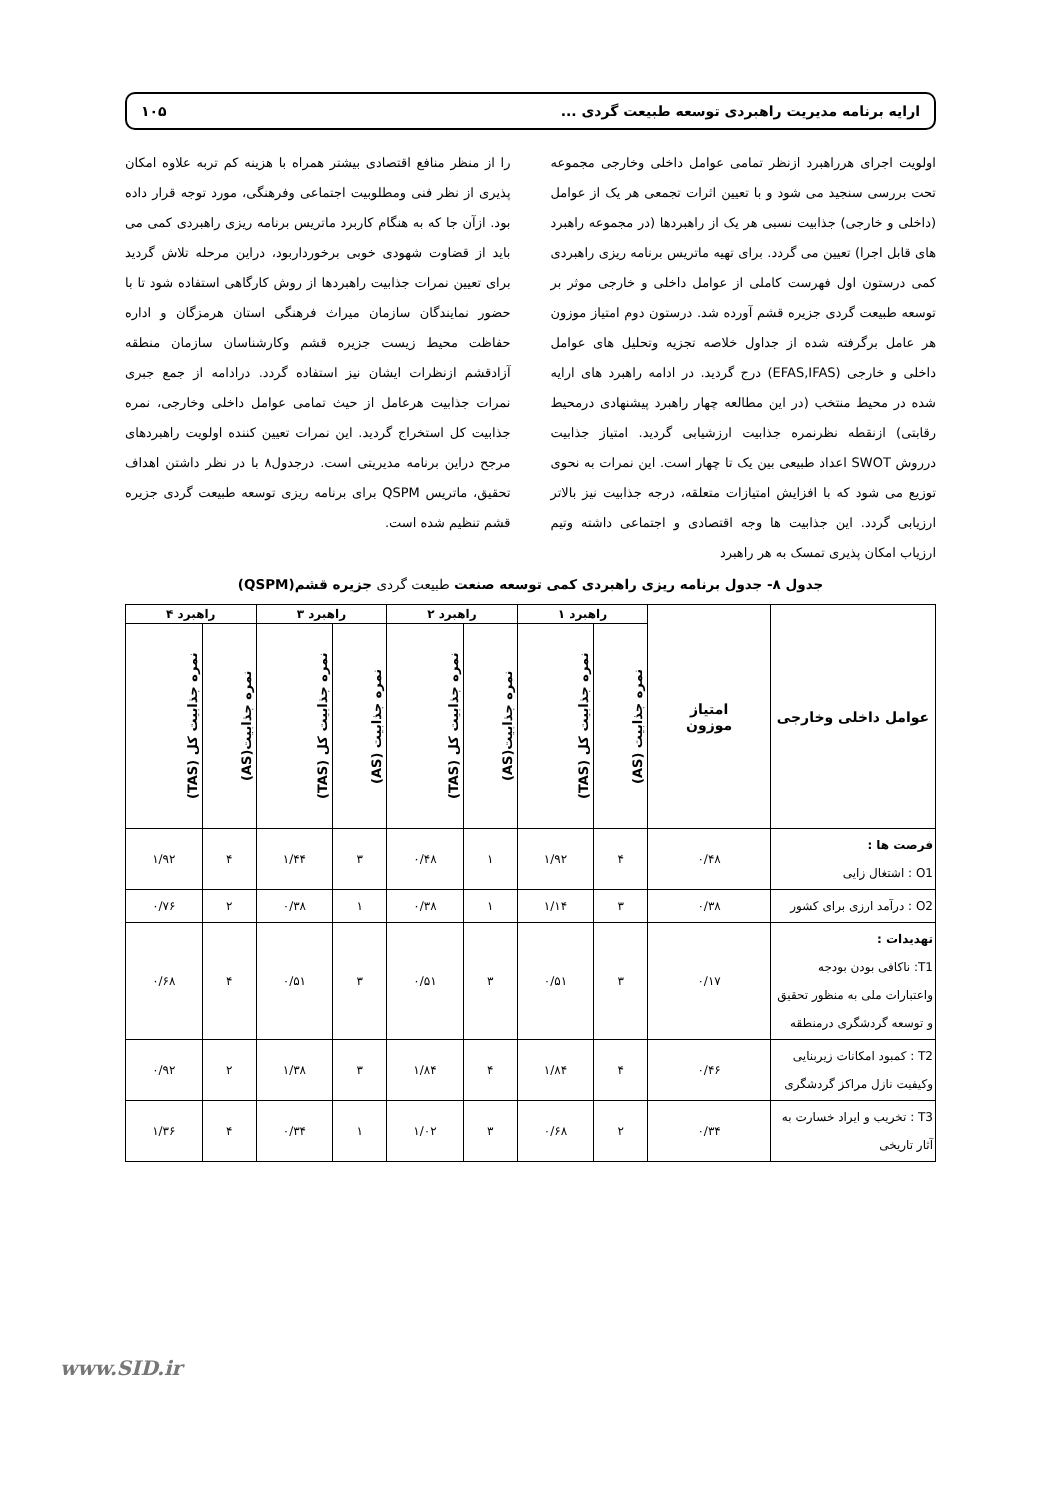ارایه برنامه مدیریت راهبردی توسعه طبیعت گردی ... ۱۰۵
اولویت اجرای هرراهبرد ازنظر تمامی عوامل داخلی وخارجی مجموعه تحت بررسی سنجید می شود و با تعیین اثرات تجمعی هر یک از عوامل (داخلی و خارجی) جذابیت نسبی هر یک از راهبردها (در مجموعه راهبرد های قابل اجرا) تعیین می گردد. برای تهیه ماتریس برنامه ریزی راهبردی کمی درستون اول فهرست کاملی از عوامل داخلی و خارجی موثر بر توسعه طبیعت گردی جزیره قشم آورده شد. درستون دوم امتیاز موزون هر عامل برگرفته شده از جداول خلاصه تجزیه وتحلیل های عوامل داخلی و خارجی (EFAS,IFAS) درج گردید. در ادامه راهبرد های ارایه شده در محیط منتخب (در این مطالعه چهار راهبرد پیشنهادی درمحیط رقابتی) ازنقطه نظرنمره جذابیت ارزشیابی گردید. امتیاز جذابیت درروش SWOT اعداد طبیعی بین یک تا چهار است. این نمرات به نحوی توزیع می شود که با افزایش امتیازات متعلقه، درجه جذابیت نیز بالاتر ارزیابی گردد. این جذابیت ها وجه اقتصادی و اجتماعی داشته وتیم ارزیاب امکان پذیری تمسک به هر راهبرد
را از منظر منافع اقتصادی بیشتر همراه با هزینه کم تربه علاوه امکان پذیری از نظر فنی ومطلوبیت اجتماعی وفرهنگی، مورد توجه قرار داده بود. ازآن جا که به هنگام کاربرد ماتریس برنامه ریزی راهبردی کمی می باید از قضاوت شهودی خوبی برخورداربود، دراین مرحله تلاش گردید برای تعیین نمرات جذابیت راهبردها از روش کارگاهی استفاده شود تا با حضور نمایندگان سازمان میراث فرهنگی استان هرمزگان و اداره حفاظت محیط زیست جزیره قشم وکارشناسان سازمان منطقه آزادقشم ازنظرات ایشان نیز استفاده گردد. درادامه از جمع جبری نمرات جذابیت هرعامل از حیث تمامی عوامل داخلی وخارجی، نمره جذابیت کل استخراج گردید. این نمرات تعیین کننده اولویت راهبردهای مرجح دراین برنامه مدیریتی است. درجدول۸ با در نظر داشتن اهداف تحقیق، ماتریس QSPM برای برنامه ریزی توسعه طبیعت گردی جزیره قشم تنظیم شده است.
جدول ۸- جدول برنامه ریزی راهبردی کمی توسعه صنعت طبیعت گردی جزیره قشم(QSPM)
| عوامل داخلی وخارجی | امتیاز موزون | راهبرد ۱ | | راهبرد ۲ | | راهبرد ۳ | | راهبرد ۴ | |
| --- | --- | --- | --- | --- | --- | --- | --- | --- | --- |
| | | نمره جذابیت (AS) | نمره جذابیت کل (TAS) | نمره جذابیت(AS) | نمره جذابیت کل (TAS) | نمره جذابیت (AS) | نمره جذابیت کل (TAS) | نمره جذابیت(AS) | نمره جذابیت کل (TAS) |
| فرصت ها : O1 : اشتغال زایی | ۰/۴۸ | ۴ | ۱/۹۲ | ۱ | ۰/۴۸ | ۳ | ۱/۴۴ | ۴ | ۱/۹۲ |
| O2 : درآمد ارزی برای کشور | ۰/۳۸ | ۳ | ۱/۱۴ | ۱ | ۰/۳۸ | ۱ | ۰/۳۸ | ۲ | ۰/۷۶ |
| تهدیدات : T1: ناکافی بودن بودجه واعتبارات ملی به منظور تحقیق و توسعه گردشگری درمنطقه | ۰/۱۷ | ۳ | ۰/۵۱ | ۳ | ۰/۵۱ | ۳ | ۰/۵۱ | ۴ | ۰/۶۸ |
| T2 : کمبود امکانات زیربنایی وکیفیت نازل مراکز گردشگری | ۰/۴۶ | ۴ | ۱/۸۴ | ۴ | ۱/۸۴ | ۳ | ۱/۳۸ | ۲ | ۰/۹۲ |
| T3 : تخریب و ایراد خسارت به آثار تاریخی | ۰/۳۴ | ۲ | ۰/۶۸ | ۳ | ۱/۰۲ | ۱ | ۰/۳۴ | ۴ | ۱/۳۶ |
www.SID.ir